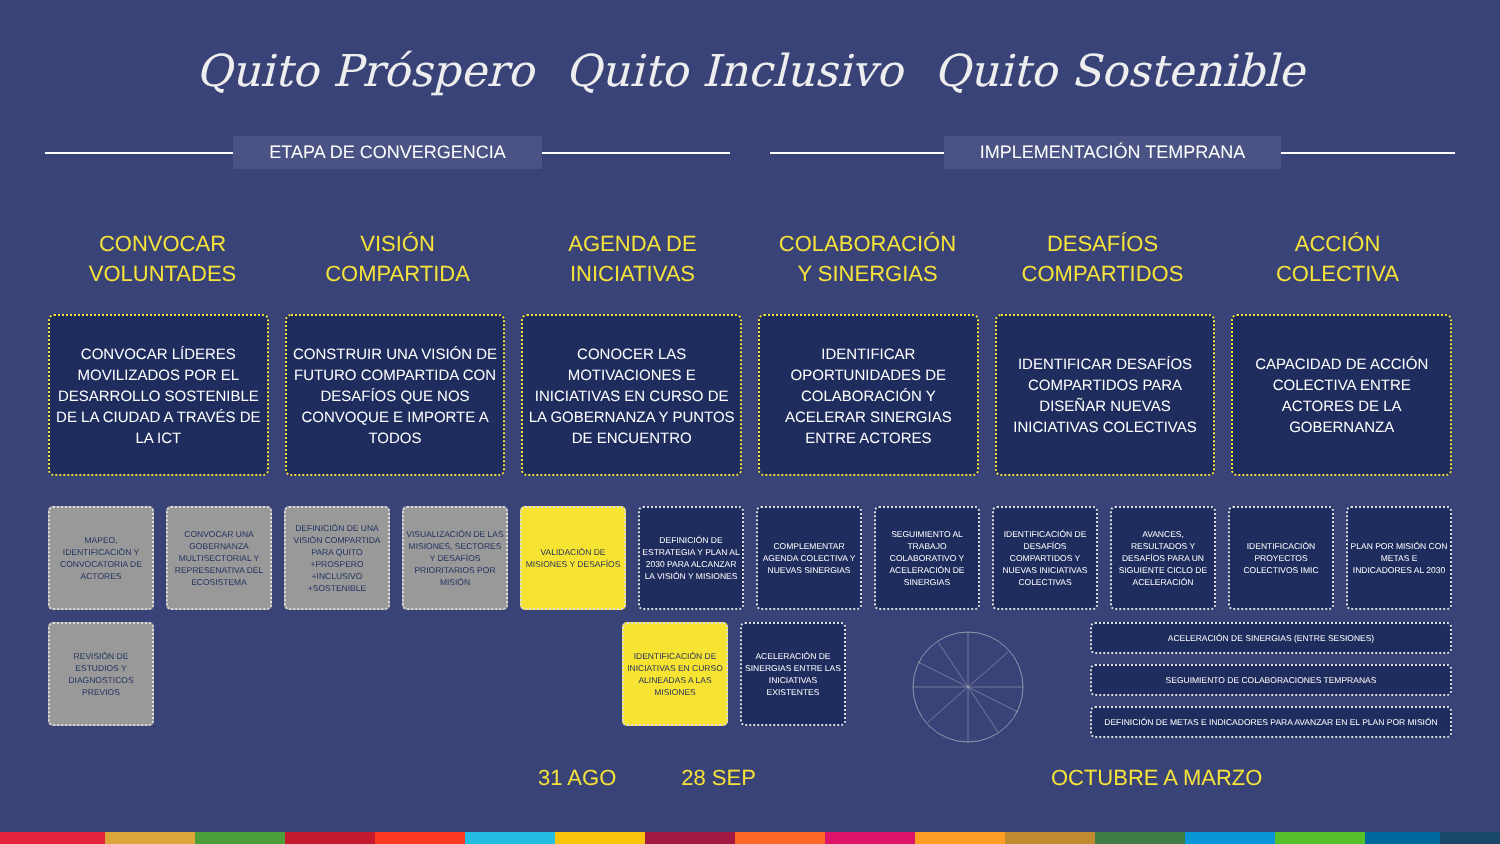Quito Próspero Quito Inclusivo Quito Sostenible
ETAPA DE CONVERGENCIA IMPLEMENTACIÓN TEMPRANA
CONVOCAR
VOLUNTADES
VISIÓN
COMPARTIDA
AGENDA DE
INICIATIVAS
COLABORACIÓN
Y SINERGIAS
DESAFÍOS
COMPARTIDOS
ACCIÓN
COLECTIVA
CONVOCAR LÍDERES MOVILIZADOS POR EL DESARROLLO SOSTENIBLE DE LA CIUDAD A TRAVÉS DE LA ICT
CONSTRUIR UNA VISIÓN DE FUTURO COMPARTIDA CON DESAFÍOS QUE NOS CONVOQUE E IMPORTE A TODOS
CONOCER LAS MOTIVACIONES E INICIATIVAS EN CURSO DE LA GOBERNANZA Y PUNTOS DE ENCUENTRO
IDENTIFICAR OPORTUNIDADES DE COLABORACIÓN Y ACELERAR SINERGIAS ENTRE ACTORES
IDENTIFICAR DESAFÍOS COMPARTIDOS PARA DISEÑAR NUEVAS INICIATIVAS COLECTIVAS
CAPACIDAD DE ACCIÓN COLECTIVA ENTRE ACTORES DE LA GOBERNANZA
MAPEO, IDENTIFICACIÓN Y CONVOCATORIA DE ACTORES
CONVOCAR UNA GOBERNANZA MULTISECTORIAL Y REPRESENATIVA DEL ECOSISTEMA
DEFINICIÓN DE UNA VISIÓN COMPARTIDA PARA QUITO
+PROSPERO +INCLUSIVO +SOSTENIBLE
VISUALIZACIÓN DE LAS MISIONES, SECTORES Y DESAFÍOS PRIORITARIOS POR MISIÓN
VALIDACIÓN DE MISIONES Y DESAFÍOS
DEFINICIÓN DE ESTRATEGIA Y PLAN AL 2030 PARA ALCANZAR LA VISIÓN Y MISIONES
COMPLEMENTAR AGENDA COLECTIVA Y NUEVAS SINERGIAS
SEGUIMIENTO AL TRABAJO COLABORATIVO Y ACELERACIÓN DE SINERGIAS
IDENTIFICACIÓN DE DESAFÍOS COMPARTIDOS Y NUEVAS INICIATIVAS COLECTIVAS
AVANCES, RESULTADOS Y DESAFÍOS PARA UN SIGUIENTE CICLO DE ACELERACIÓN
IDENTIFICACIÓN PROYECTOS COLECTIVOS IMIC
PLAN POR MISIÓN CON METAS E INDICADORES AL 2030
REVISIÓN DE ESTUDIOS Y DIAGNOSTICOS PREVIOS
IDENTIFICACIÓN DE INICIATIVAS EN CURSO ALINEADAS A LAS MISIONES
ACELERACIÓN DE SINERGIAS ENTRE LAS INICIATIVAS EXISTENTES
ACELERACIÓN DE SINERGIAS (ENTRE SESIONES)
SEGUIMIENTO DE COLABORACIONES TEMPRANAS
DEFINICIÓN DE METAS E INDICADORES PARA AVANZAR EN EL PLAN POR MISIÓN
31 AGO 28 SEP OCTUBRE A MARZO